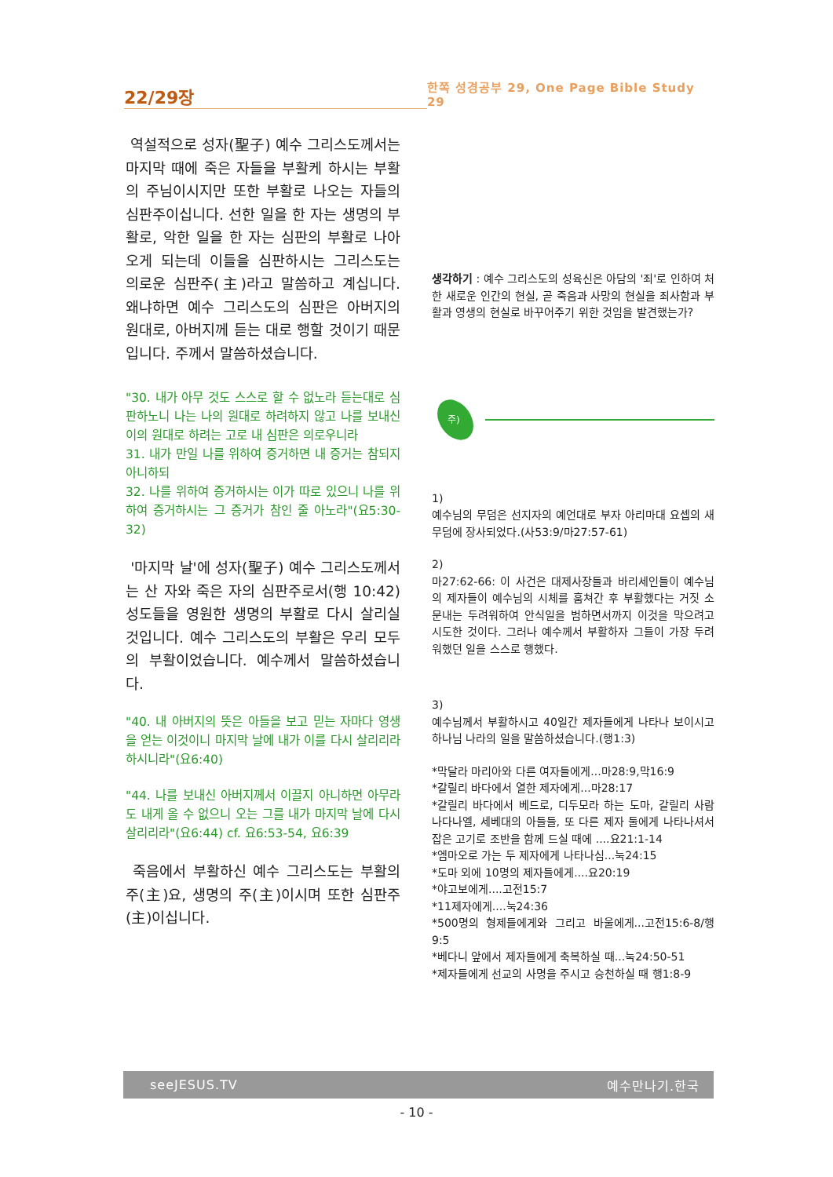22/29장
한쪽 성경공부 29, One Page Bible Study 29
역설적으로 성자(聖子) 예수 그리스도께서는 마지막 때에 죽은 자들을 부활케 하시는 부활의 주님이시지만 또한 부활로 나오는 자들의 심판주이십니다. 선한 일을 한 자는 생명의 부활로, 악한 일을 한 자는 심판의 부활로 나아오게 되는데 이들을 심판하시는 그리스도는 의로운 심판주(主)라고 말씀하고 계십니다. 왜냐하면 예수 그리스도의 심판은 아버지의 원대로, 아버지께 듣는 대로 행할 것이기 때문입니다. 주께서 말씀하셨습니다.
"30. 내가 아무 것도 스스로 할 수 없노라 듣는대로 심판하노니 나는 나의 원대로 하려하지 않고 나를 보내신 이의 원대로 하려는 고로 내 심판은 의로우니라
31. 내가 만일 나를 위하여 증거하면 내 증거는 참되지 아니하되
32. 나를 위하여 증거하시는 이가 따로 있으니 나를 위하여 증거하시는 그 증거가 참인 줄 아노라"(요5:30-32)
'마지막 날'에 성자(聖子) 예수 그리스도께서는 산 자와 죽은 자의 심판주로서(행 10:42) 성도들을 영원한 생명의 부활로 다시 살리실 것입니다. 예수 그리스도의 부활은 우리 모두의 부활이었습니다. 예수께서 말씀하셨습니다.
"40. 내 아버지의 뜻은 아들을 보고 믿는 자마다 영생을 얻는 이것이니 마지막 날에 내가 이를 다시 살리리라 하시니라"(요6:40)
"44. 나를 보내신 아버지께서 이끌지 아니하면 아무라도 내게 올 수 없으니 오는 그를 내가 마지막 날에 다시 살리리라"(요6:44) cf. 요6:53-54, 요6:39
죽음에서 부활하신 예수 그리스도는 부활의 주(主)요, 생명의 주(主)이시며 또한 심판주(主)이십니다.
생각하기 : 예수 그리스도의 성육신은 아담의 '죄'로 인하여 처한 새로운 인간의 현실, 곧 죽음과 사망의 현실을 죄사함과 부활과 영생의 현실로 바꾸어주기 위한 것임을 발견했는가?
주)
1)
예수님의 무덤은 선지자의 예언대로 부자 아리마대 요셉의 새 무덤에 장사되었다.(사53:9/마27:57-61)
2)
마27:62-66: 이 사건은 대제사장들과 바리세인들이 예수님의 제자들이 예수님의 시체를 훔쳐간 후 부활했다는 거짓 소문내는 두려워하여 안식일을 범하면서까지 이것을 막으려고 시도한 것이다. 그러나 예수께서 부활하자 그들이 가장 두려워했던 일을 스스로 행했다.
3)
예수님께서 부활하시고 40일간 제자들에게 나타나 보이시고 하나님 나라의 일을 말씀하셨습니다.(행1:3)
*막달라 마리아와 다른 여자들에게...마28:9,막16:9
*갈릴리 바다에서 열한 제자에게...마28:17
*갈릴리 바다에서 베드로, 디두모라 하는 도마, 갈릴리 사람 나다나엘, 세베대의 아들들, 또 다른 제자 둘에게 나타나셔서 잡은 고기로 조반을 함께 드실 때에 ....요21:1-14
*엠마오로 가는 두 제자에게 나타나심...눅24:15
*도마 외에 10명의 제자들에게....요20:19
*야고보에게....고전15:7
*11제자에게....눅24:36
*500명의 형제들에게와 그리고 바울에게...고전15:6-8/행9:5
*베다니 앞에서 제자들에게 축복하실 때...눅24:50-51
*제자들에게 선교의 사명을 주시고 승천하실 때 행1:8-9
seeJESUS.TV 예수만나기.한국
- 10 -